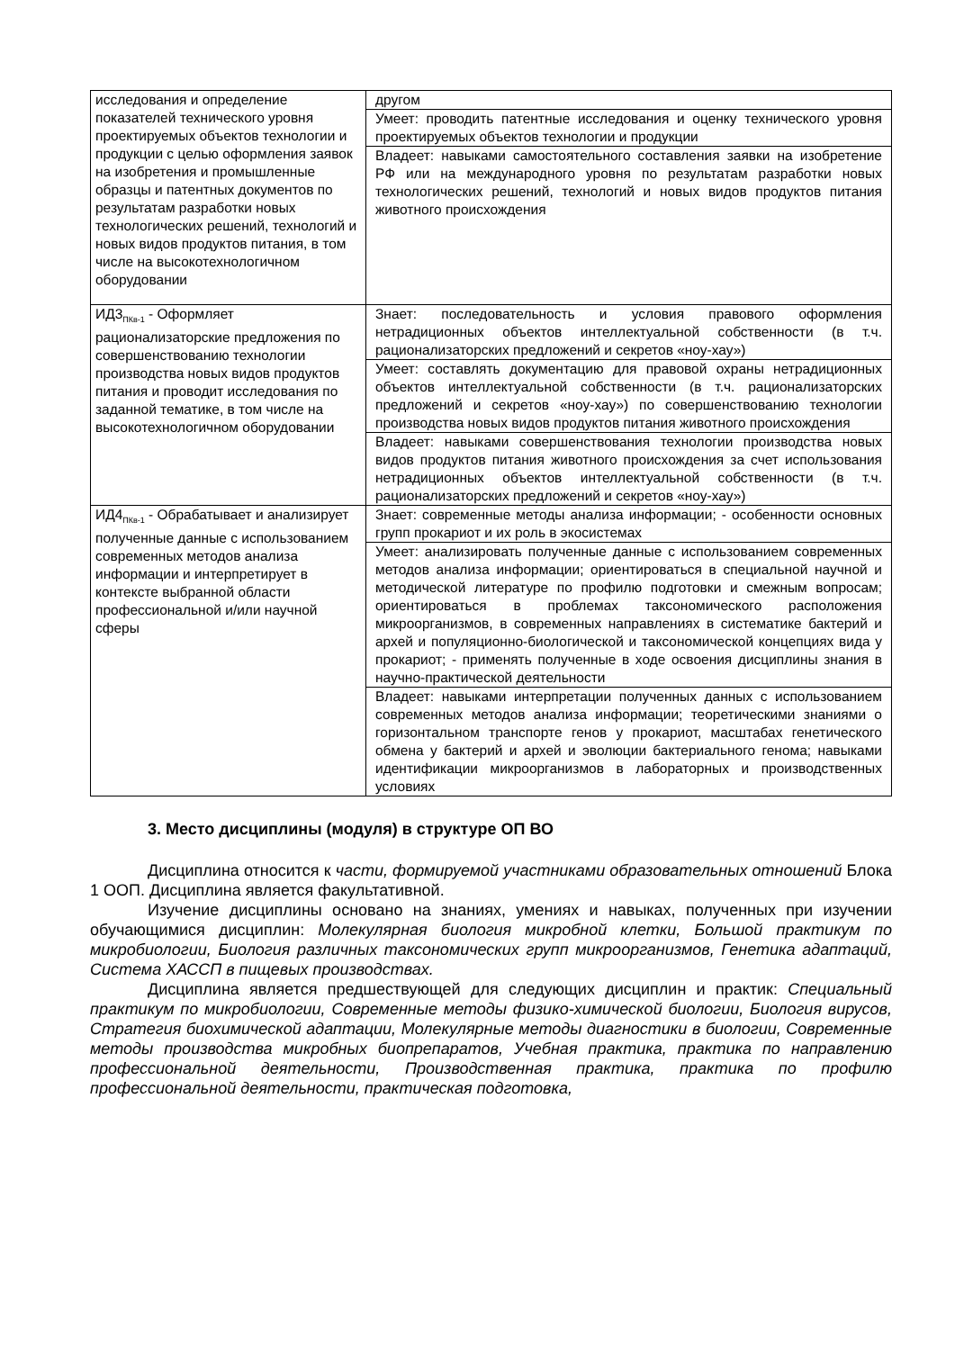| исследования и определение показателей технического уровня проектируемых объектов технологии и продукции с целью оформления заявок на изобретения и промышленные образцы и патентных документов по результатам разработки новых технологических решений, технологий и новых видов продуктов питания, в том числе на высокотехнологичном оборудовании | другом |
| | Умеет: проводить патентные исследования и оценку технического уровня проектируемых объектов технологии и продукции |
| | Владеет: навыками самостоятельного составления заявки на изобретение РФ или на международного уровня по результатам разработки новых технологических решений, технологий и новых видов продуктов питания животного происхождения |
| ИД3<sub>ПКв-1</sub> - Оформляет рационализаторские предложения по совершенствованию технологии производства новых видов продуктов питания и проводит исследования по заданной тематике, в том числе на высокотехнологичном оборудовании | Знает: последовательность и условия правового оформления нетрадиционных объектов интеллектуальной собственности (в т.ч. рационализаторских предложений и секретов «ноу-хау») |
| | Умеет: составлять документацию для правовой охраны нетрадиционных объектов интеллектуальной собственности (в т.ч. рационализаторских предложений и секретов «ноу-хау») по совершенствованию технологии производства новых видов продуктов питания животного происхождения |
| | Владеет: навыками совершенствования технологии производства новых видов продуктов питания животного происхождения за счет использования нетрадиционных объектов интеллектуальной собственности (в т.ч. рационализаторских предложений и секретов «ноу-хау») |
| ИД4<sub>ПКв-1</sub> - Обрабатывает и анализирует полученные данные с использованием современных методов анализа информации и интерпретирует в контексте выбранной области профессиональной и/или научной сферы | Знает: современные методы анализа информации; - особенности основных групп прокариот и их роль в экосистемах |
| | Умеет: анализировать полученные данные с использованием современных методов анализа информации; ориентироваться в специальной научной и методической литературе по профилю подготовки и смежным вопросам; ориентироваться в проблемах таксономического расположения микроорганизмов, в современных направлениях в систематике бактерий и архей и популяционно-биологической и таксономической концепциях вида у прокариот; - применять полученные в ходе освоения дисциплины знания в научно-практической деятельности |
| | Владеет: навыками интерпретации полученных данных с использованием современных методов анализа информации; теоретическими знаниями о горизонтальном транспорте генов у прокариот, масштабах генетического обмена у бактерий и архей и эволюции бактериального генома; навыками идентификации микроорганизмов в лабораторных и производственных условиях |
3. Место дисциплины (модуля) в структуре ОП ВО
Дисциплина относится к части, формируемой участниками образовательных отношений Блока 1 ООП. Дисциплина является факультативной.
Изучение дисциплины основано на знаниях, умениях и навыках, полученных при изучении обучающимися дисциплин: Молекулярная биология микробной клетки, Большой практикум по микробиологии, Биология различных таксономических групп микроорганизмов, Генетика адаптаций, Система ХАССП в пищевых производствах.
Дисциплина является предшествующей для следующих дисциплин и практик: Специальный практикум по микробиологии, Современные методы физико-химической биологии, Биология вирусов, Стратегия биохимической адаптации, Молекулярные методы диагностики в биологии, Современные методы производства микробных биопрепаратов, Учебная практика, практика по направлению профессиональной деятельности, Производственная практика, практика по профилю профессиональной деятельности, практическая подготовка,